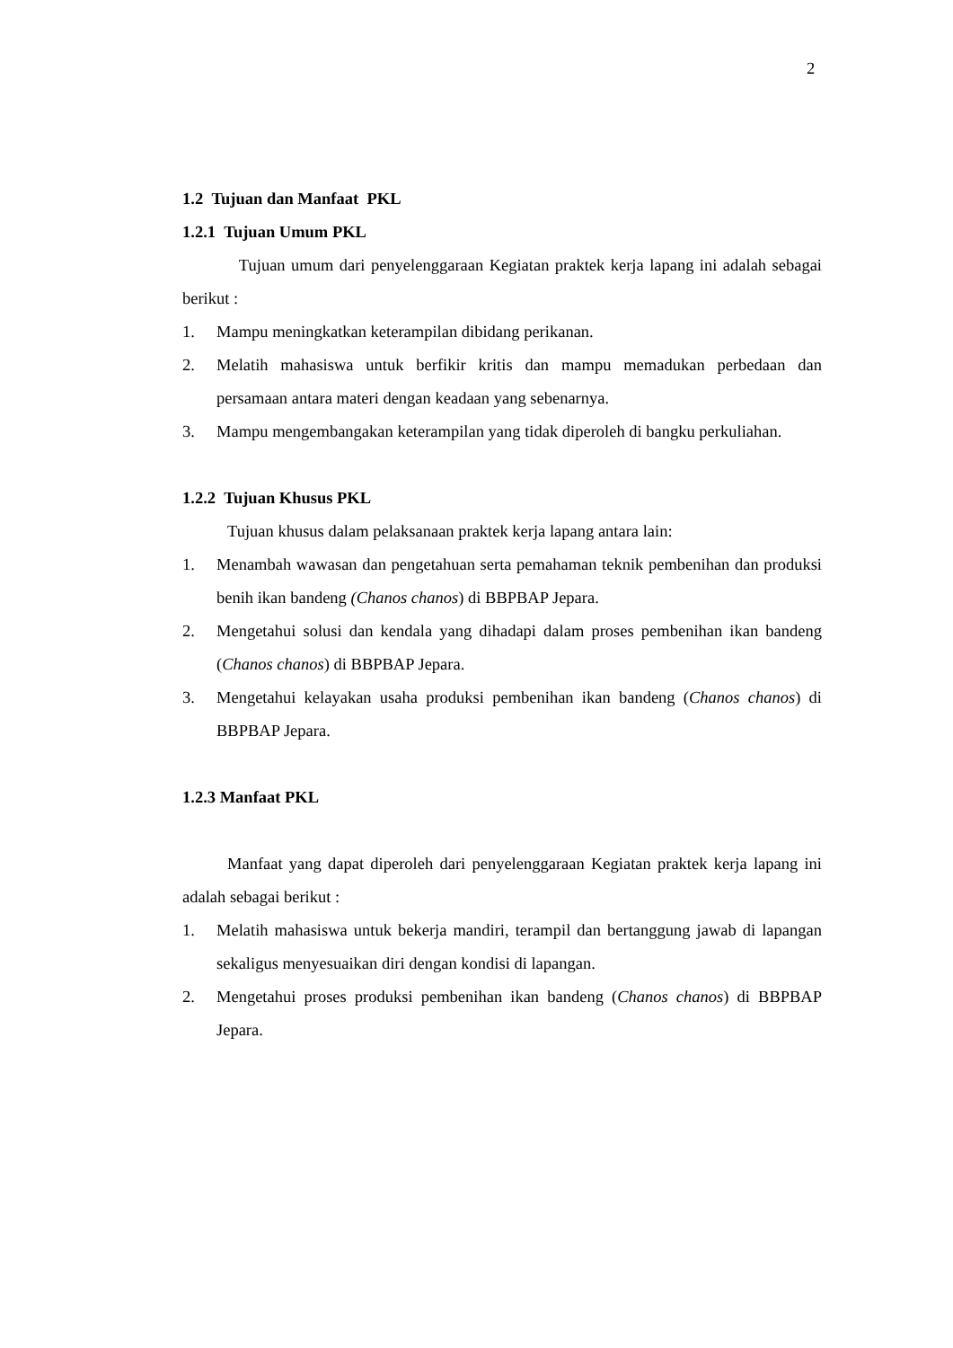2
1.2 Tujuan dan Manfaat PKL
1.2.1 Tujuan Umum PKL
Tujuan umum dari penyelenggaraan Kegiatan praktek kerja lapang ini adalah sebagai berikut :
1. Mampu meningkatkan keterampilan dibidang perikanan.
2. Melatih mahasiswa untuk berfikir kritis dan mampu memadukan perbedaan dan persamaan antara materi dengan keadaan yang sebenarnya.
3. Mampu mengembangakan keterampilan yang tidak diperoleh di bangku perkuliahan.
1.2.2 Tujuan Khusus PKL
Tujuan khusus dalam pelaksanaan praktek kerja lapang antara lain:
1. Menambah wawasan dan pengetahuan serta pemahaman teknik pembenihan dan produksi benih ikan bandeng (Chanos chanos) di BBPBAP Jepara.
2. Mengetahui solusi dan kendala yang dihadapi dalam proses pembenihan ikan bandeng (Chanos chanos) di BBPBAP Jepara.
3. Mengetahui kelayakan usaha produksi pembenihan ikan bandeng (Chanos chanos) di BBPBAP Jepara.
1.2.3 Manfaat PKL
Manfaat yang dapat diperoleh dari penyelenggaraan Kegiatan praktek kerja lapang ini adalah sebagai berikut :
1. Melatih mahasiswa untuk bekerja mandiri, terampil dan bertanggung jawab di lapangan sekaligus menyesuaikan diri dengan kondisi di lapangan.
2. Mengetahui proses produksi pembenihan ikan bandeng (Chanos chanos) di BBPBAP Jepara.